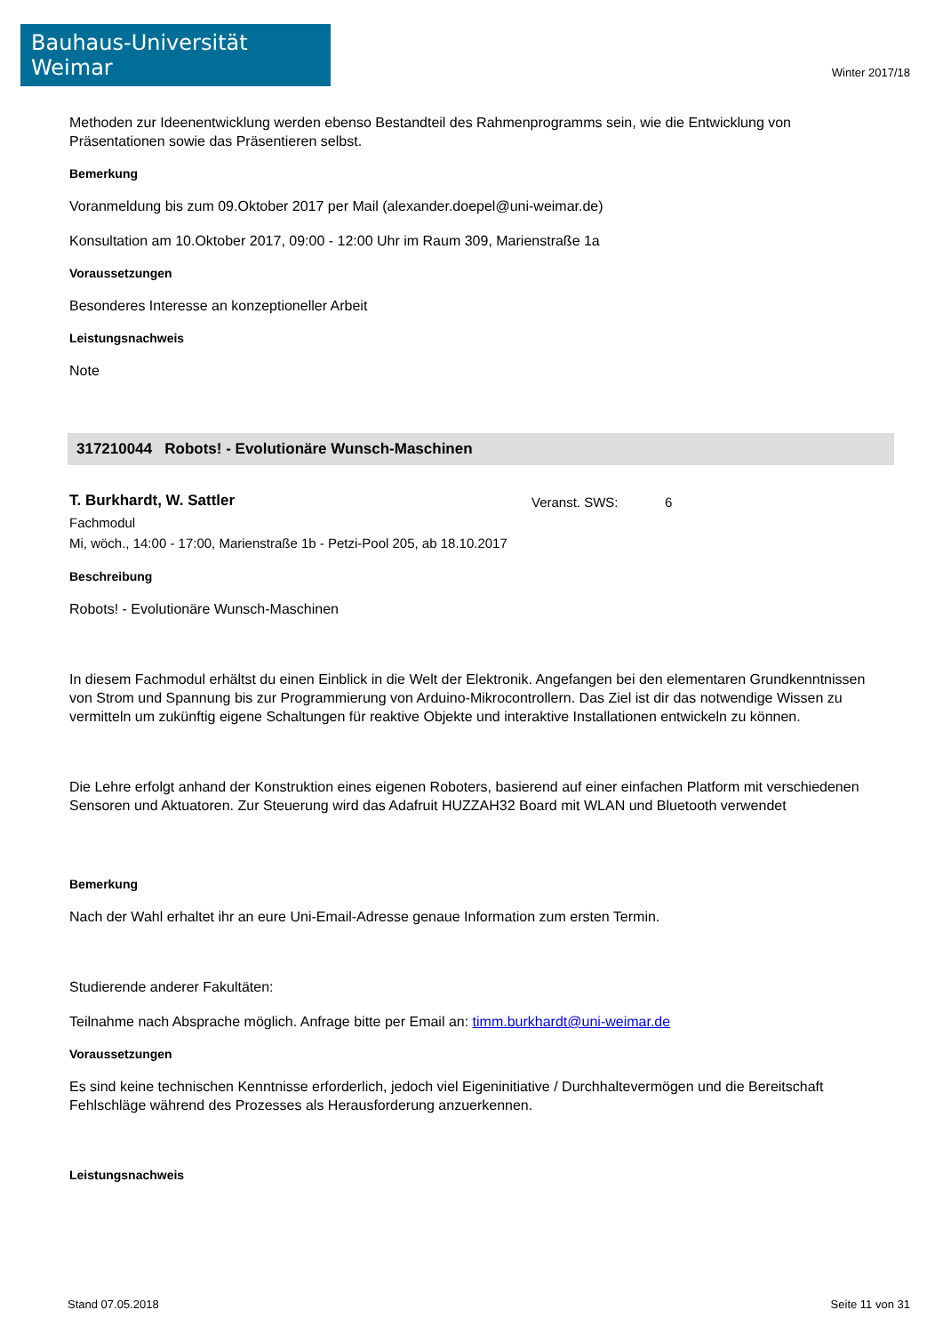Bauhaus-Universität Weimar
Winter 2017/18
Methoden zur Ideenentwicklung werden ebenso Bestandteil des Rahmenprogramms sein, wie die Entwicklung von Präsentationen sowie das Präsentieren selbst.
Bemerkung
Voranmeldung bis zum 09.Oktober 2017 per Mail (alexander.doepel@uni-weimar.de)
Konsultation am 10.Oktober 2017, 09:00 - 12:00 Uhr im Raum 309, Marienstraße 1a
Voraussetzungen
Besonderes Interesse an konzeptioneller Arbeit
Leistungsnachweis
Note
317210044 Robots! - Evolutionäre Wunsch-Maschinen
T. Burkhardt, W. Sattler
Veranst. SWS: 6
Fachmodul
Mi, wöch., 14:00 - 17:00, Marienstraße 1b - Petzi-Pool 205, ab 18.10.2017
Beschreibung
Robots! - Evolutionäre Wunsch-Maschinen
In diesem Fachmodul erhältst du einen Einblick in die Welt der Elektronik. Angefangen bei den elementaren Grundkenntnissen von Strom und Spannung bis zur Programmierung von Arduino-Mikrocontrollern. Das Ziel ist dir das notwendige Wissen zu vermitteln um zukünftig eigene Schaltungen für reaktive Objekte und interaktive Installationen entwickeln zu können.
Die Lehre erfolgt anhand der Konstruktion eines eigenen Roboters, basierend auf einer einfachen Platform mit verschiedenen Sensoren und Aktuatoren. Zur Steuerung wird das Adafruit HUZZAH32 Board mit WLAN und Bluetooth verwendet
Bemerkung
Nach der Wahl erhaltet ihr an eure Uni-Email-Adresse genaue Information zum ersten Termin.
Studierende anderer Fakultäten:
Teilnahme nach Absprache möglich. Anfrage bitte per Email an: timm.burkhardt@uni-weimar.de
Voraussetzungen
Es sind keine technischen Kenntnisse erforderlich, jedoch viel Eigeninitiative / Durchhaltevermögen und die Bereitschaft Fehlschläge während des Prozesses als Herausforderung anzuerkennen.
Leistungsnachweis
Stand 07.05.2018 Seite 11 von 31